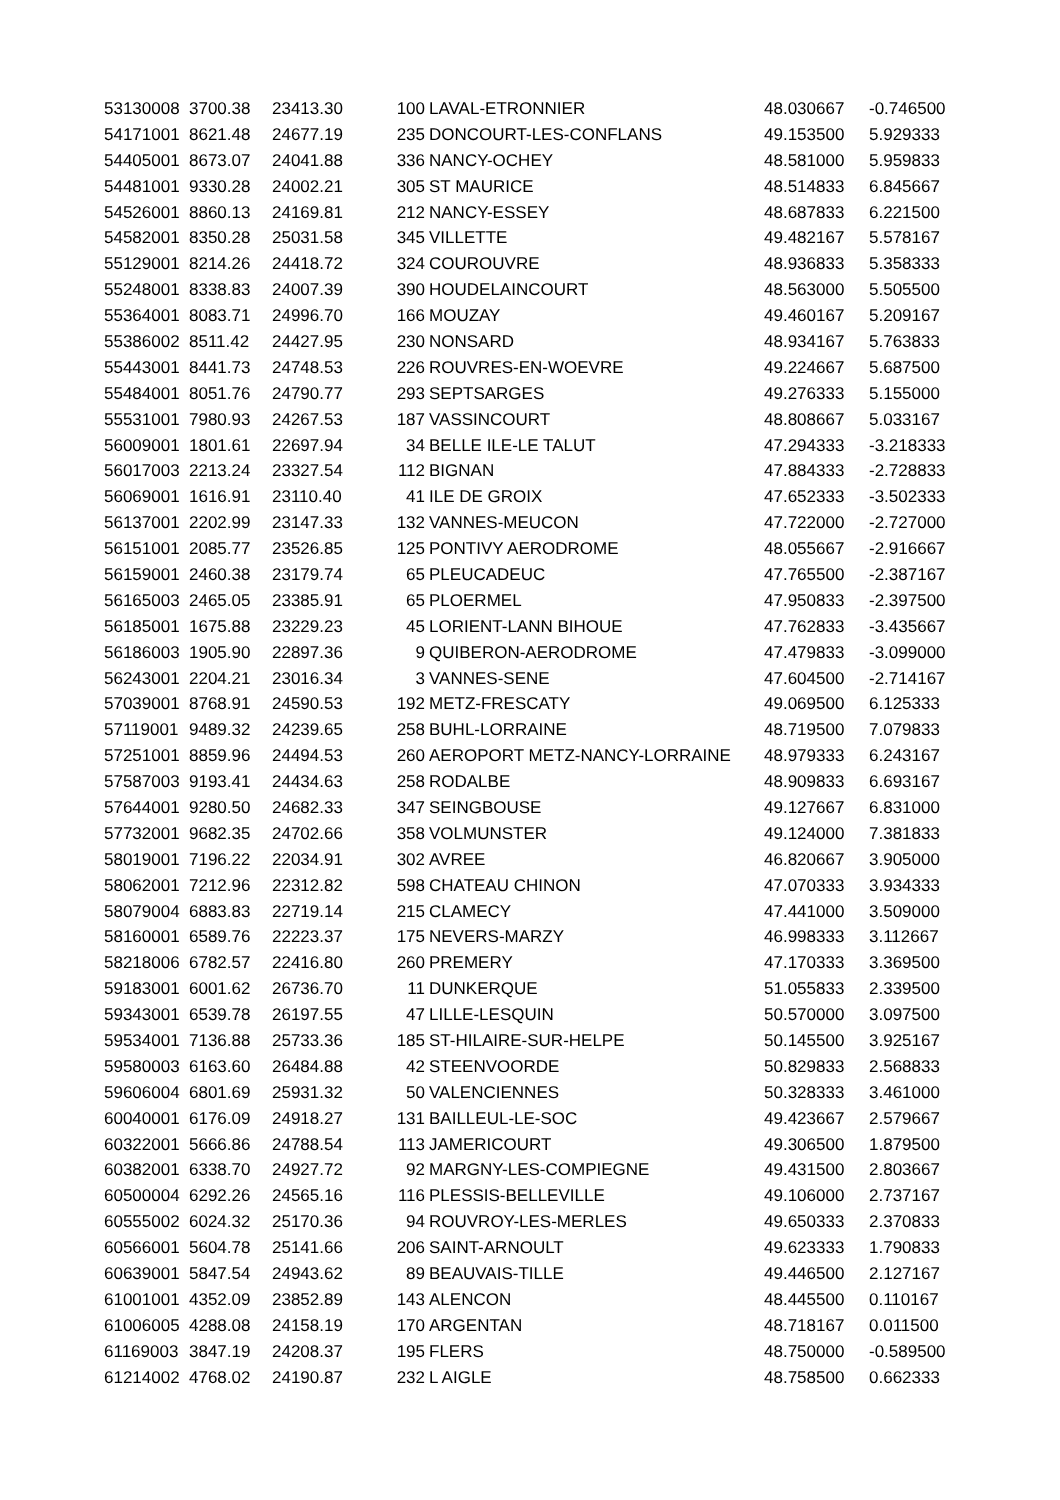| 53130008 | 3700.38 | 23413.30 | 100 | LAVAL-ETRONNIER | 48.030667 | -0.746500 |
| 54171001 | 8621.48 | 24677.19 | 235 | DONCOURT-LES-CONFLANS | 49.153500 | 5.929333 |
| 54405001 | 8673.07 | 24041.88 | 336 | NANCY-OCHEY | 48.581000 | 5.959833 |
| 54481001 | 9330.28 | 24002.21 | 305 | ST MAURICE | 48.514833 | 6.845667 |
| 54526001 | 8860.13 | 24169.81 | 212 | NANCY-ESSEY | 48.687833 | 6.221500 |
| 54582001 | 8350.28 | 25031.58 | 345 | VILLETTE | 49.482167 | 5.578167 |
| 55129001 | 8214.26 | 24418.72 | 324 | COUROUVRE | 48.936833 | 5.358333 |
| 55248001 | 8338.83 | 24007.39 | 390 | HOUDELAINCOURT | 48.563000 | 5.505500 |
| 55364001 | 8083.71 | 24996.70 | 166 | MOUZAY | 49.460167 | 5.209167 |
| 55386002 | 8511.42 | 24427.95 | 230 | NONSARD | 48.934167 | 5.763833 |
| 55443001 | 8441.73 | 24748.53 | 226 | ROUVRES-EN-WOEVRE | 49.224667 | 5.687500 |
| 55484001 | 8051.76 | 24790.77 | 293 | SEPTSARGES | 49.276333 | 5.155000 |
| 55531001 | 7980.93 | 24267.53 | 187 | VASSINCOURT | 48.808667 | 5.033167 |
| 56009001 | 1801.61 | 22697.94 | 34 | BELLE ILE-LE TALUT | 47.294333 | -3.218333 |
| 56017003 | 2213.24 | 23327.54 | 112 | BIGNAN | 47.884333 | -2.728833 |
| 56069001 | 1616.91 | 23110.40 | 41 | ILE DE GROIX | 47.652333 | -3.502333 |
| 56137001 | 2202.99 | 23147.33 | 132 | VANNES-MEUCON | 47.722000 | -2.727000 |
| 56151001 | 2085.77 | 23526.85 | 125 | PONTIVY AERODROME | 48.055667 | -2.916667 |
| 56159001 | 2460.38 | 23179.74 | 65 | PLEUCADEUC | 47.765500 | -2.387167 |
| 56165003 | 2465.05 | 23385.91 | 65 | PLOERMEL | 47.950833 | -2.397500 |
| 56185001 | 1675.88 | 23229.23 | 45 | LORIENT-LANN BIHOUE | 47.762833 | -3.435667 |
| 56186003 | 1905.90 | 22897.36 | 9 | QUIBERON-AERODROME | 47.479833 | -3.099000 |
| 56243001 | 2204.21 | 23016.34 | 3 | VANNES-SENE | 47.604500 | -2.714167 |
| 57039001 | 8768.91 | 24590.53 | 192 | METZ-FRESCATY | 49.069500 | 6.125333 |
| 57119001 | 9489.32 | 24239.65 | 258 | BUHL-LORRAINE | 48.719500 | 7.079833 |
| 57251001 | 8859.96 | 24494.53 | 260 | AEROPORT METZ-NANCY-LORRAINE | 48.979333 | 6.243167 |
| 57587003 | 9193.41 | 24434.63 | 258 | RODALBE | 48.909833 | 6.693167 |
| 57644001 | 9280.50 | 24682.33 | 347 | SEINGBOUSE | 49.127667 | 6.831000 |
| 57732001 | 9682.35 | 24702.66 | 358 | VOLMUNSTER | 49.124000 | 7.381833 |
| 58019001 | 7196.22 | 22034.91 | 302 | AVREE | 46.820667 | 3.905000 |
| 58062001 | 7212.96 | 22312.82 | 598 | CHATEAU CHINON | 47.070333 | 3.934333 |
| 58079004 | 6883.83 | 22719.14 | 215 | CLAMECY | 47.441000 | 3.509000 |
| 58160001 | 6589.76 | 22223.37 | 175 | NEVERS-MARZY | 46.998333 | 3.112667 |
| 58218006 | 6782.57 | 22416.80 | 260 | PREMERY | 47.170333 | 3.369500 |
| 59183001 | 6001.62 | 26736.70 | 11 | DUNKERQUE | 51.055833 | 2.339500 |
| 59343001 | 6539.78 | 26197.55 | 47 | LILLE-LESQUIN | 50.570000 | 3.097500 |
| 59534001 | 7136.88 | 25733.36 | 185 | ST-HILAIRE-SUR-HELPE | 50.145500 | 3.925167 |
| 59580003 | 6163.60 | 26484.88 | 42 | STEENVOORDE | 50.829833 | 2.568833 |
| 59606004 | 6801.69 | 25931.32 | 50 | VALENCIENNES | 50.328333 | 3.461000 |
| 60040001 | 6176.09 | 24918.27 | 131 | BAILLEUL-LE-SOC | 49.423667 | 2.579667 |
| 60322001 | 5666.86 | 24788.54 | 113 | JAMERICOURT | 49.306500 | 1.879500 |
| 60382001 | 6338.70 | 24927.72 | 92 | MARGNY-LES-COMPIEGNE | 49.431500 | 2.803667 |
| 60500004 | 6292.26 | 24565.16 | 116 | PLESSIS-BELLEVILLE | 49.106000 | 2.737167 |
| 60555002 | 6024.32 | 25170.36 | 94 | ROUVROY-LES-MERLES | 49.650333 | 2.370833 |
| 60566001 | 5604.78 | 25141.66 | 206 | SAINT-ARNOULT | 49.623333 | 1.790833 |
| 60639001 | 5847.54 | 24943.62 | 89 | BEAUVAIS-TILLE | 49.446500 | 2.127167 |
| 61001001 | 4352.09 | 23852.89 | 143 | ALENCON | 48.445500 | 0.110167 |
| 61006005 | 4288.08 | 24158.19 | 170 | ARGENTAN | 48.718167 | 0.011500 |
| 61169003 | 3847.19 | 24208.37 | 195 | FLERS | 48.750000 | -0.589500 |
| 61214002 | 4768.02 | 24190.87 | 232 | L AIGLE | 48.758500 | 0.662333 |